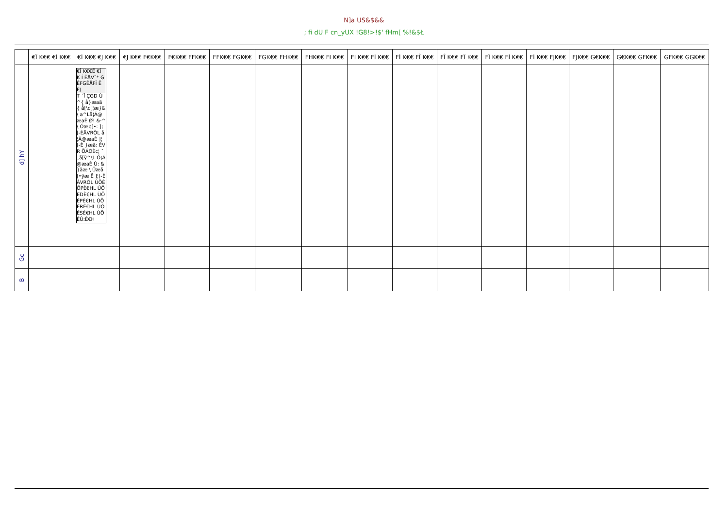N]a US&$&&
; fi dU F cn_yUX !G8!>!$' fHm[ %!&$Ł
| | €Ï K€€ €Ì K€€ | €Ì K€€ €J K€€ | €J K€€ F€K€€ | F€K€€ FFK€€ | FFK€€ FGK€€ | FGK€€ FHK€€ | FHK€€ FI K€€ | FI K€€ FÍ K€€ | FÍ K€€ FÎ K€€ | FÎ K€€ FÏ K€€ | FÏ K€€ FÌ K€€ | FÌ K€€ FJK€€ | FJK€€ G€K€€ | G€K€€ GFK€€ | GFK€€ GGK€€ |
| --- | --- | --- | --- | --- | --- | --- | --- | --- | --- | --- | --- | --- | --- | --- | --- |
| d] hY_ | | €Ì K€€Ë €Ì K Í ÊÅV˜* GÊFGÊÅFÎ Ë FJ T ´Î ÇGD Ù^{ å}æaã { å[\c[¦æ}&\ a^Lå¦Á@æaÈ Ø! &·^\ Óæ¢[•: ]¦[-ÈÅVRÖL å¦Á@æaÈ ]¦[-È }æã: ÈVR ÖÁÖÈc¦ ˆ¸ã[ÿ^\L Ö¦Á@æaÈ Ù: & }ãæ \ Üæå[•ÿæ Ê ]¦[-ÈÅVRÖL ÙÖÈÖPÈ€HL ÙÖÈDÈ€HL ÙÖÈPÈ€HL ÙÖÈRÈ€HL ÙÖÈSÈ€HL ÙÖÈÙ:È€H | | | | | | | | | | | | | |
| Gc | | | | | | | | | | | | | | | |
| B | | | | | | | | | | | | | | | |